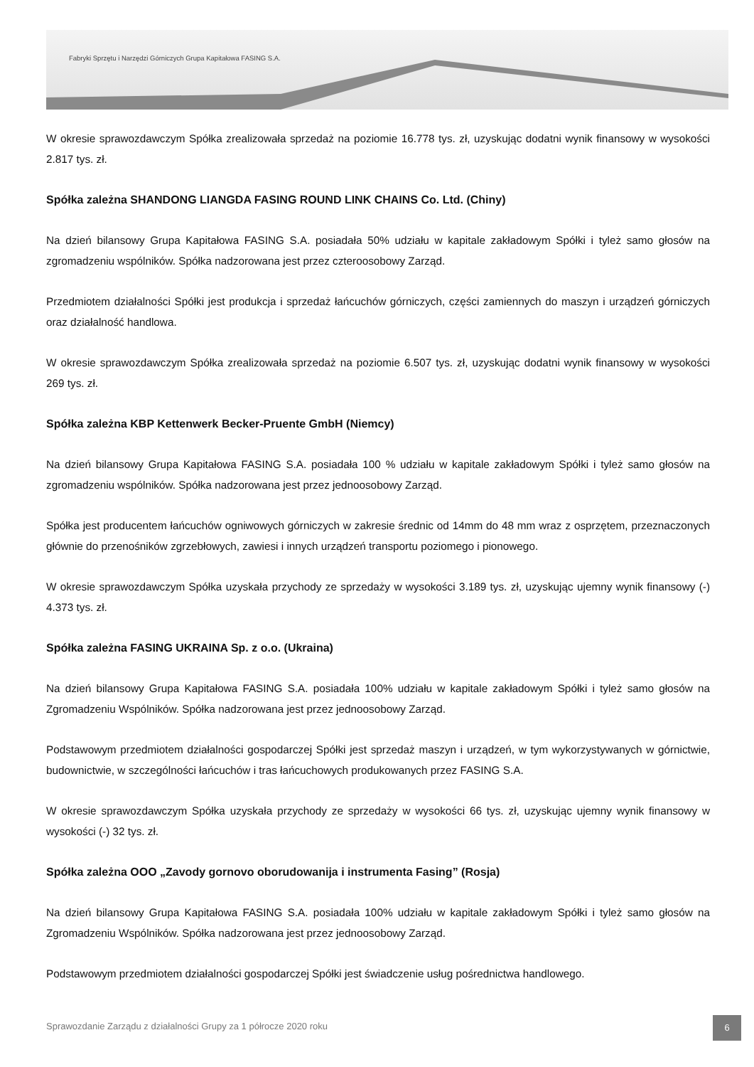Fabryki Sprzętu i Narzędzi Górniczych Grupa Kapitałowa FASING S.A.
W okresie sprawozdawczym Spółka zrealizowała sprzedaż na poziomie 16.778 tys. zł, uzyskując dodatni wynik finansowy w wysokości 2.817 tys. zł.
Spółka zależna SHANDONG LIANGDA FASING ROUND LINK CHAINS Co. Ltd. (Chiny)
Na dzień bilansowy Grupa Kapitałowa FASING S.A. posiadała 50% udziału w kapitale zakładowym Spółki i tyleż samo głosów na zgromadzeniu wspólników. Spółka nadzorowana jest przez czteroosobowy Zarząd.
Przedmiotem działalności Spółki jest produkcja i sprzedaż łańcuchów górniczych, części zamiennych do maszyn i urządzeń górniczych oraz działalność handlowa.
W okresie sprawozdawczym Spółka zrealizowała sprzedaż na poziomie 6.507 tys. zł, uzyskując dodatni wynik finansowy w wysokości 269 tys. zł.
Spółka zależna KBP Kettenwerk Becker-Pruente GmbH (Niemcy)
Na dzień bilansowy Grupa Kapitałowa FASING S.A. posiadała 100 % udziału w kapitale zakładowym Spółki i tyleż samo głosów na zgromadzeniu wspólników. Spółka nadzorowana jest przez jednoosobowy Zarząd.
Spółka jest producentem łańcuchów ogniwowych górniczych w zakresie średnic od 14mm do 48 mm wraz z osprzętem, przeznaczonych głównie do przenośników zgrzebłowych, zawiesi i innych urządzeń transportu poziomego i pionowego.
W okresie sprawozdawczym Spółka uzyskała przychody ze sprzedaży w wysokości 3.189 tys. zł, uzyskując ujemny wynik finansowy (-) 4.373 tys. zł.
Spółka zależna FASING UKRAINA Sp. z o.o. (Ukraina)
Na dzień bilansowy Grupa Kapitałowa FASING S.A. posiadała 100% udziału w kapitale zakładowym Spółki i tyleż samo głosów na Zgromadzeniu Wspólników. Spółka nadzorowana jest przez jednoosobowy Zarząd.
Podstawowym przedmiotem działalności gospodarczej Spółki jest sprzedaż maszyn i urządzeń, w tym wykorzystywanych w górnictwie, budownictwie, w szczególności łańcuchów i tras łańcuchowych produkowanych przez FASING S.A.
W okresie sprawozdawczym Spółka uzyskała przychody ze sprzedaży w wysokości 66 tys. zł, uzyskując ujemny wynik finansowy w wysokości (-) 32 tys. zł.
Spółka zależna OOO „Zavody gornovo oborudowanija i instrumenta Fasing” (Rosja)
Na dzień bilansowy Grupa Kapitałowa FASING S.A. posiadała 100% udziału w kapitale zakładowym Spółki i tyleż samo głosów na Zgromadzeniu Wspólników. Spółka nadzorowana jest przez jednoosobowy Zarząd.
Podstawowym przedmiotem działalności gospodarczej Spółki jest świadczenie usług pośrednictwa handlowego.
Sprawozdanie Zarządu z działalności Grupy za 1 półrocze 2020 roku
6